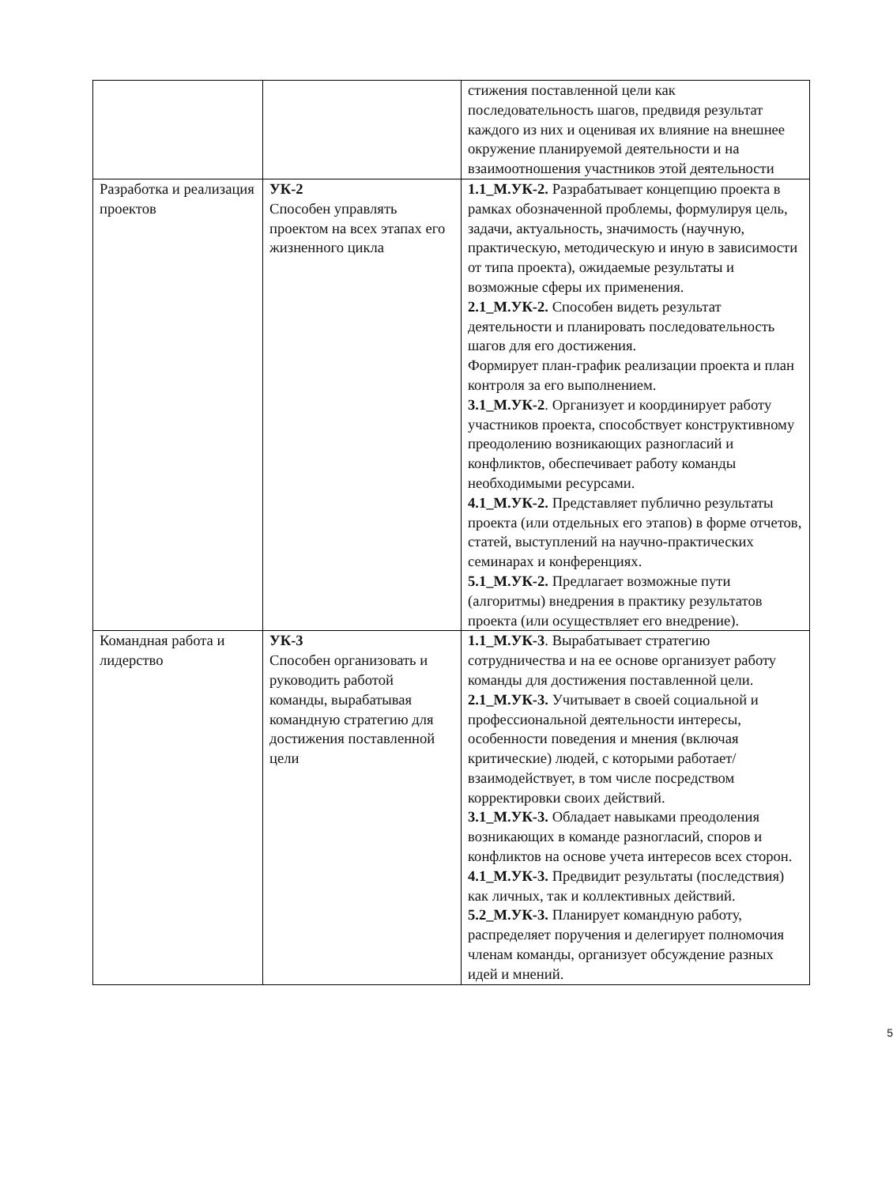| | | стижения поставленной цели как последовательность шагов, предвидя результат каждого из них и оценивая их влияние на внешнее окружение планируемой деятельности и на взаимоотношения участников этой деятельности |
| Разработка и реализация проектов | УК-2 Способен управлять проектом на всех этапах его жизненного цикла | 1.1_М.УК-2. Разрабатывает концепцию проекта в рамках обозначенной проблемы, формулируя цель, задачи, актуальность, значимость (научную, практическую, методическую и иную в зависимости от типа проекта), ожидаемые результаты и возможные сферы их применения. 2.1_М.УК-2. Способен видеть результат деятельности и планировать последовательность шагов для его достижения. Формирует план-график реализации проекта и план контроля за его выполнением. 3.1_М.УК-2 . Организует и координирует работу участников проекта, способствует конструктивному преодолению возникающих разногласий и конфликтов, обеспечивает работу команды необходимыми ресурсами. 4.1_М.УК-2. Представляет публично результаты проекта (или отдельных его этапов) в форме отчетов, статей, выступлений на научно-практических семинарах и конференциях. 5.1_М.УК-2. Предлагает возможные пути (алгоритмы) внедрения в практику результатов проекта (или осуществляет его внедрение). |
| Командная работа и лидерство | УК-3 Способен организовать и руководить работой команды, вырабатывая командную стратегию для достижения поставленной цели | 1.1_М.УК-3 . Вырабатывает стратегию сотрудничества и на ее основе организует работу команды для достижения поставленной цели. 2.1_М.УК-3. Учитывает в своей социальной и профессиональной деятельности интересы, особенности поведения и мнения (включая критические) людей, с которыми работает/взаимодействует, в том числе посредством корректировки своих действий. 3.1_М.УК-3. Обладает навыками преодоления возникающих в команде разногласий, споров и конфликтов на основе учета интересов всех сторон. 4.1_М.УК-3. Предвидит результаты (последствия) как личных, так и коллективных действий. 5.2_М.УК-3. Планирует командную работу, распределяет поручения и делегирует полномочия членам команды, организует обсуждение разных идей и мнений. |
5